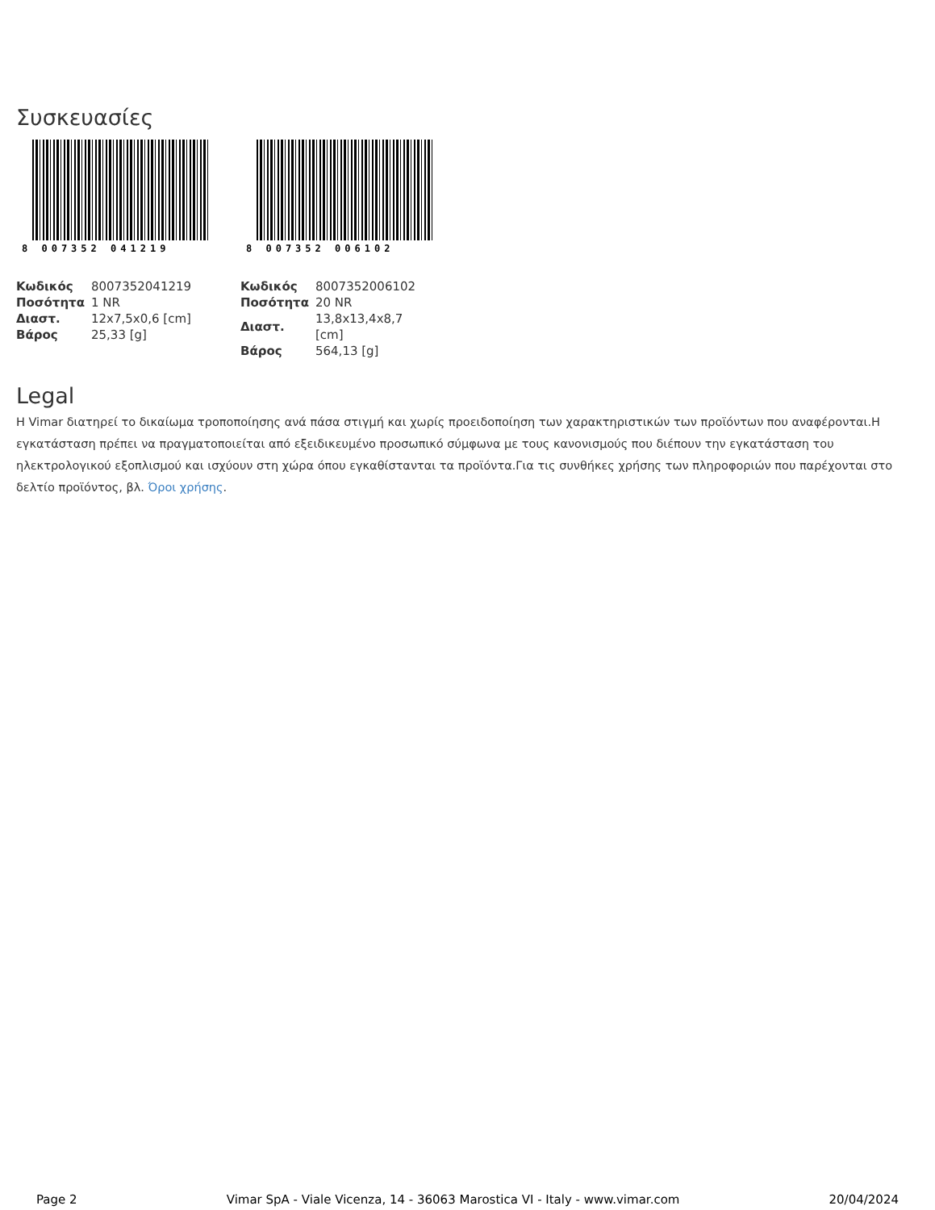Συσκευασίες
8 007352 041219
| Κωδικός | 8007352041219 |
| Ποσότητα | 1 NR |
| Διαστ. | 12x7,5x0,6 [cm] |
| Βάρος | 25,33 [g] |
8 007352 006102
| Κωδικός | 8007352006102 |
| Ποσότητα | 20 NR |
| Διαστ. | 13,8x13,4x8,7 [cm] |
| Βάρος | 564,13 [g] |
Legal
Η Vimar διατηρεί το δικαίωμα τροποποίησης ανά πάσα στιγμή και χωρίς προειδοποίηση των χαρακτηριστικών των προϊόντων που αναφέρονται.Η εγκατάσταση πρέπει να πραγματοποιείται από εξειδικευμένο προσωπικό σύμφωνα με τους κανονισμούς που διέπουν την εγκατάσταση του ηλεκτρολογικού εξοπλισμού και ισχύουν στη χώρα όπου εγκαθίστανται τα προϊόντα.Για τις συνθήκες χρήσης των πληροφοριών που παρέχονται στο δελτίο προϊόντος, βλ. Όροι χρήσης.
Page 2 Vimar SpA - Viale Vicenza, 14 - 36063 Marostica VI - Italy - www.vimar.com 20/04/2024